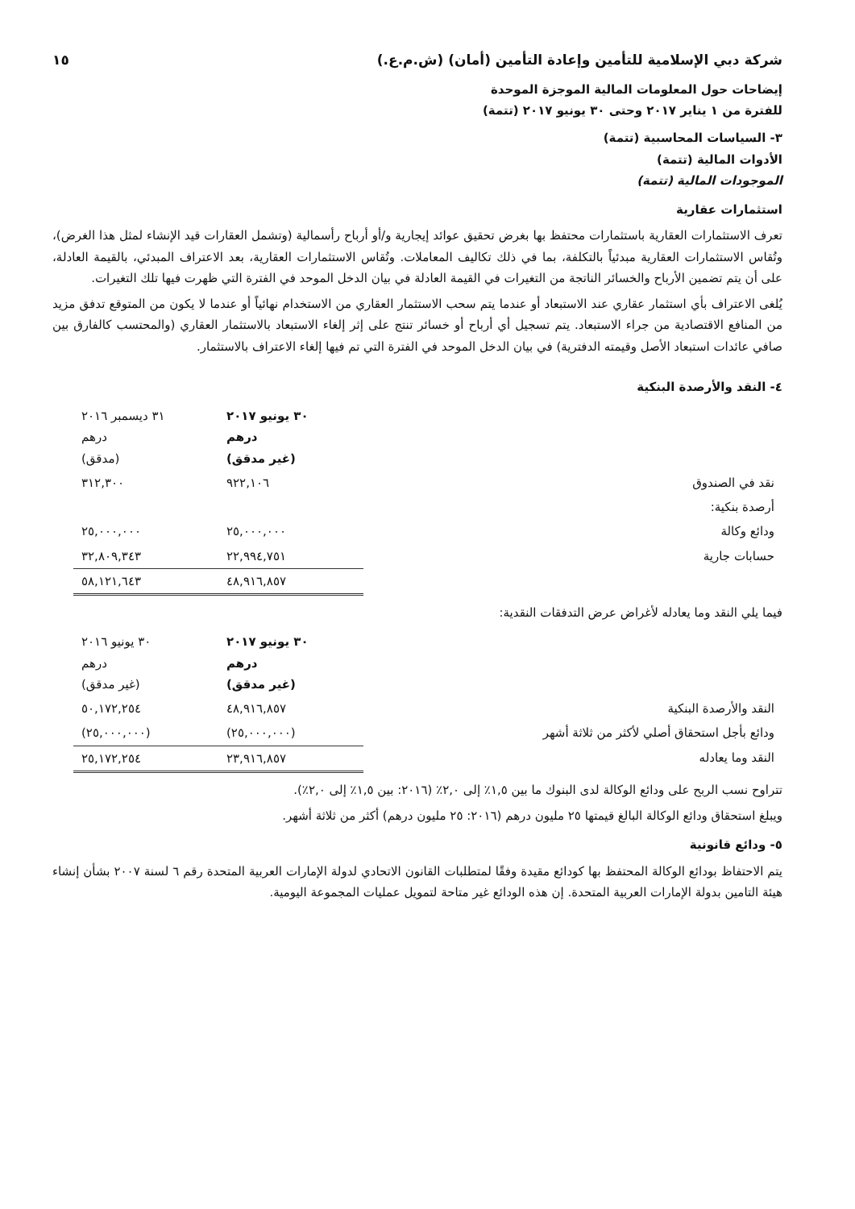شركة دبي الإسلامية للتأمين وإعادة التأمين (أمان) (ش.م.ع.) ١٥
إيضاحات حول المعلومات المالية الموجزة الموحدة
للفترة من ١ يناير ٢٠١٧ وحتى ٣٠ يونيو ٢٠١٧ (تتمة)
٣- السياسات المحاسبية (تتمة)
الأدوات المالية (تتمة)
الموجودات المالية (تتمة)
استثمارات عقارية
تعرف الاستثمارات العقارية باستثمارات محتفظ بها بغرض تحقيق عوائد إيجارية و/أو أرباح رأسمالية (وتشمل العقارات قيد الإنشاء لمثل هذا الغرض)، وتُقاس الاستثمارات العقارية مبدئياً بالتكلفة، بما في ذلك تكاليف المعاملات. وتُقاس الاستثمارات العقارية، بعد الاعتراف المبدئي، بالقيمة العادلة، على أن يتم تضمين الأرباح والخسائر الناتجة من التغيرات في القيمة العادلة في بيان الدخل الموحد في الفترة التي ظهرت فيها تلك التغيرات.
يُلغى الاعتراف بأي استثمار عقاري عند الاستبعاد أو عندما يتم سحب الاستثمار العقاري من الاستخدام نهائياً أو عندما لا يكون من المتوقع تدفق مزيد من المنافع الاقتصادية من جراء الاستبعاد. يتم تسجيل أي أرباح أو خسائر تنتج على إثر إلغاء الاستبعاد بالاستثمار العقاري (والمحتسب كالفارق بين صافي عائدات استبعاد الأصل وقيمته الدفترية) في بيان الدخل الموحد في الفترة التي تم فيها إلغاء الاعتراف بالاستثمار.
٤- النقد والأرصدة البنكية
| | ٣٠ يونيو ٢٠١٧ درهم (غير مدقق) | ٣١ ديسمبر ٢٠١٦ درهم (مدقق) |
| نقد في الصندوق | ٩٢٢,١٠٦ | ٣١٢,٣٠٠ |
| أرصدة بنكية: | | |
| ودائع وكالة | ٢٥,٠٠٠,٠٠٠ | ٢٥,٠٠٠,٠٠٠ |
| حسابات جارية | ٢٢,٩٩٤,٧٥١ | ٣٢,٨٠٩,٣٤٣ |
| | ٤٨,٩١٦,٨٥٧ | ٥٨,١٢١,٦٤٣ |
فيما يلي النقد وما يعادله لأغراض عرض التدفقات النقدية:
| | ٣٠ يونيو ٢٠١٧ درهم (غير مدقق) | ٣٠ يونيو ٢٠١٦ درهم (غير مدقق) |
| النقد والأرصدة البنكية | ٤٨,٩١٦,٨٥٧ | ٥٠,١٧٢,٢٥٤ |
| ودائع بأجل استحقاق أصلي لأكثر من ثلاثة أشهر | (٢٥,٠٠٠,٠٠٠) | (٢٥,٠٠٠,٠٠٠) |
| النقد وما يعادله | ٢٣,٩١٦,٨٥٧ | ٢٥,١٧٢,٢٥٤ |
تتراوح نسب الربح على ودائع الوكالة لدى البنوك ما بين ١,٥٪ إلى ٢,٠٪ (٢٠١٦: بين ١,٥٪ إلى ٢,٠٪).
ويبلغ استحقاق ودائع الوكالة البالغ قيمتها ٢٥ مليون درهم (٢٠١٦: ٢٥ مليون درهم) أكثر من ثلاثة أشهر.
٥- ودائع قانونية
يتم الاحتفاظ بودائع الوكالة المحتفظ بها كودائع مقيدة وفقًا لمتطلبات القانون الاتحادي لدولة الإمارات العربية المتحدة رقم ٦ لسنة ٢٠٠٧ بشأن إنشاء هيئة التامين بدولة الإمارات العربية المتحدة. إن هذه الودائع غير متاحة لتمويل عمليات المجموعة اليومية.